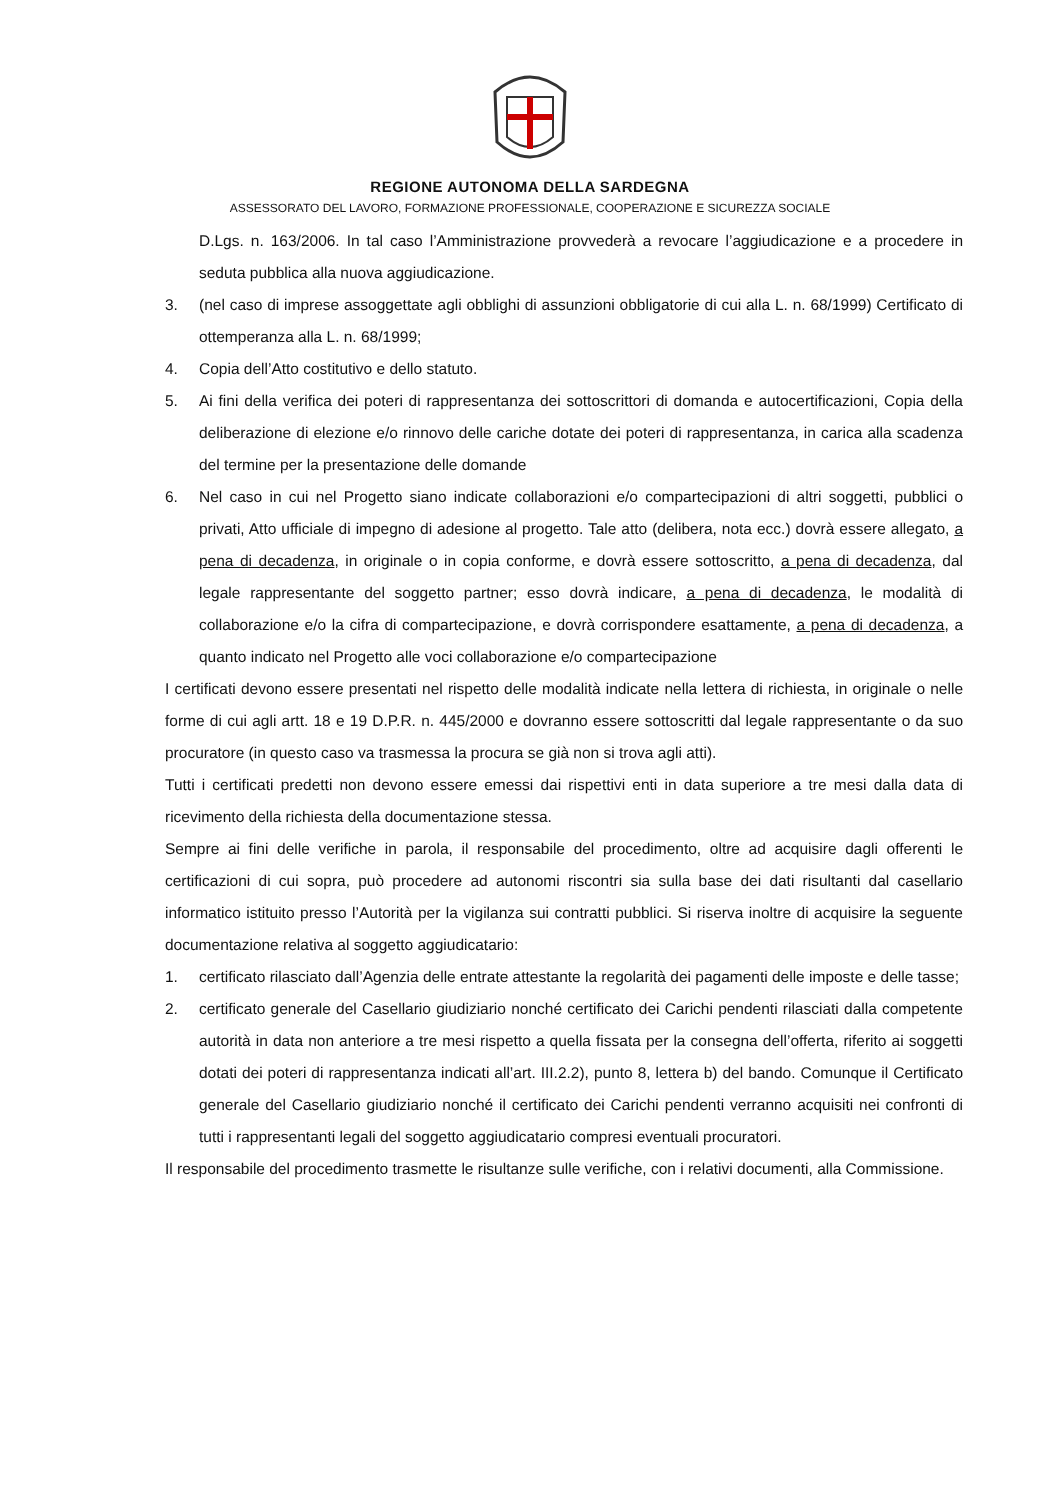REGIONE AUTONOMA DELLA SARDEGNA
ASSESSORATO DEL LAVORO, FORMAZIONE PROFESSIONALE, COOPERAZIONE E SICUREZZA SOCIALE
D.Lgs. n. 163/2006. In tal caso l’Amministrazione provvederà a revocare l’aggiudicazione e a procedere in seduta pubblica alla nuova aggiudicazione.
3. (nel caso di imprese assoggettate agli obblighi di assunzioni obbligatorie di cui alla L. n. 68/1999) Certificato di ottemperanza alla L. n. 68/1999;
4. Copia dell’Atto costitutivo e dello statuto.
5. Ai fini della verifica dei poteri di rappresentanza dei sottoscrittori di domanda e autocertificazioni, Copia della deliberazione di elezione e/o rinnovo delle cariche dotate dei poteri di rappresentanza, in carica alla scadenza del termine per la presentazione delle domande
6. Nel caso in cui nel Progetto siano indicate collaborazioni e/o compartecipazioni di altri soggetti, pubblici o privati, Atto ufficiale di impegno di adesione al progetto. Tale atto (delibera, nota ecc.) dovrà essere allegato, a pena di decadenza, in originale o in copia conforme, e dovrà essere sottoscritto, a pena di decadenza, dal legale rappresentante del soggetto partner; esso dovrà indicare, a pena di decadenza, le modalità di collaborazione e/o la cifra di compartecipazione, e dovrà corrispondere esattamente, a pena di decadenza, a quanto indicato nel Progetto alle voci collaborazione e/o compartecipazione
I certificati devono essere presentati nel rispetto delle modalità indicate nella lettera di richiesta, in originale o nelle forme di cui agli artt. 18 e 19 D.P.R. n. 445/2000 e dovranno essere sottoscritti dal legale rappresentante o da suo procuratore (in questo caso va trasmessa la procura se già non si trova agli atti).
Tutti i certificati predetti non devono essere emessi dai rispettivi enti in data superiore a tre mesi dalla data di ricevimento della richiesta della documentazione stessa.
Sempre ai fini delle verifiche in parola, il responsabile del procedimento, oltre ad acquisire dagli offerenti le certificazioni di cui sopra, può procedere ad autonomi riscontri sia sulla base dei dati risultanti dal casellario informatico istituito presso l’Autorità per la vigilanza sui contratti pubblici. Si riserva inoltre di acquisire la seguente documentazione relativa al soggetto aggiudicatario:
1. certificato rilasciato dall’Agenzia delle entrate attestante la regolarità dei pagamenti delle imposte e delle tasse;
2. certificato generale del Casellario giudiziario nonché certificato dei Carichi pendenti rilasciati dalla competente autorità in data non anteriore a tre mesi rispetto a quella fissata per la consegna dell’offerta, riferito ai soggetti dotati dei poteri di rappresentanza indicati all’art. III.2.2), punto 8, lettera b) del bando. Comunque il Certificato generale del Casellario giudiziario nonché il certificato dei Carichi pendenti verranno acquisiti nei confronti di tutti i rappresentanti legali del soggetto aggiudicatario compresi eventuali procuratori.
Il responsabile del procedimento trasmette le risultanze sulle verifiche, con i relativi documenti, alla Commissione.